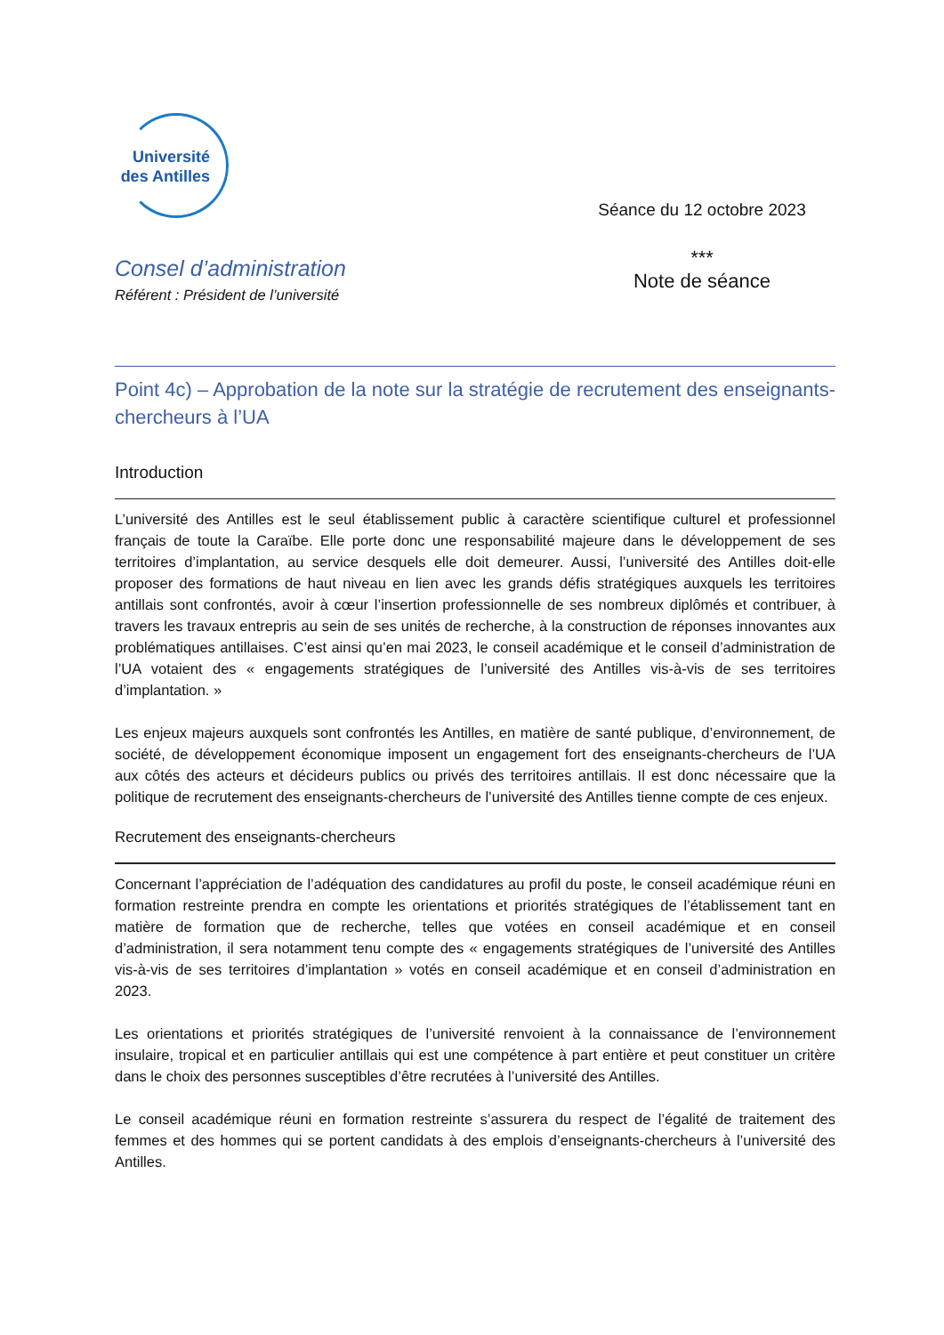Université
des Antilles
Séance du 12 octobre 2023
Consel d’administration
Référent : Président de l’université
***
Note de séance
Point 4c) – Approbation de la note sur la stratégie de recrutement des enseignants-chercheurs à l’UA
Introduction
L’université des Antilles est le seul établissement public à caractère scientifique culturel et professionnel français de toute la Caraïbe. Elle porte donc une responsabilité majeure dans le développement de ses territoires d’implantation, au service desquels elle doit demeurer. Aussi, l’université des Antilles doit-elle proposer des formations de haut niveau en lien avec les grands défis stratégiques auxquels les territoires antillais sont confrontés, avoir à cœur l’insertion professionnelle de ses nombreux diplômés et contribuer, à travers les travaux entrepris au sein de ses unités de recherche, à la construction de réponses innovantes aux problématiques antillaises. C’est ainsi qu’en mai 2023, le conseil académique et le conseil d’administration de l’UA votaient des « engagements stratégiques de l’université des Antilles vis-à-vis de ses territoires d’implantation. »
Les enjeux majeurs auxquels sont confrontés les Antilles, en matière de santé publique, d’environnement, de société, de développement économique imposent un engagement fort des enseignants-chercheurs de l’UA aux côtés des acteurs et décideurs publics ou privés des territoires antillais. Il est donc nécessaire que la politique de recrutement des enseignants-chercheurs de l’université des Antilles tienne compte de ces enjeux.
Recrutement des enseignants-chercheurs
Concernant l’appréciation de l’adéquation des candidatures au profil du poste, le conseil académique réuni en formation restreinte prendra en compte les orientations et priorités stratégiques de l’établissement tant en matière de formation que de recherche, telles que votées en conseil académique et en conseil d’administration, il sera notamment tenu compte des « engagements stratégiques de l’université des Antilles vis-à-vis de ses territoires d’implantation » votés en conseil académique et en conseil d’administration en 2023.
Les orientations et priorités stratégiques de l’université renvoient à la connaissance de l’environnement insulaire, tropical et en particulier antillais qui est une compétence à part entière et peut constituer un critère dans le choix des personnes susceptibles d’être recrutées à l’université des Antilles.
Le conseil académique réuni en formation restreinte s’assurera du respect de l’égalité de traitement des femmes et des hommes qui se portent candidats à des emplois d’enseignants-chercheurs à l’université des Antilles.